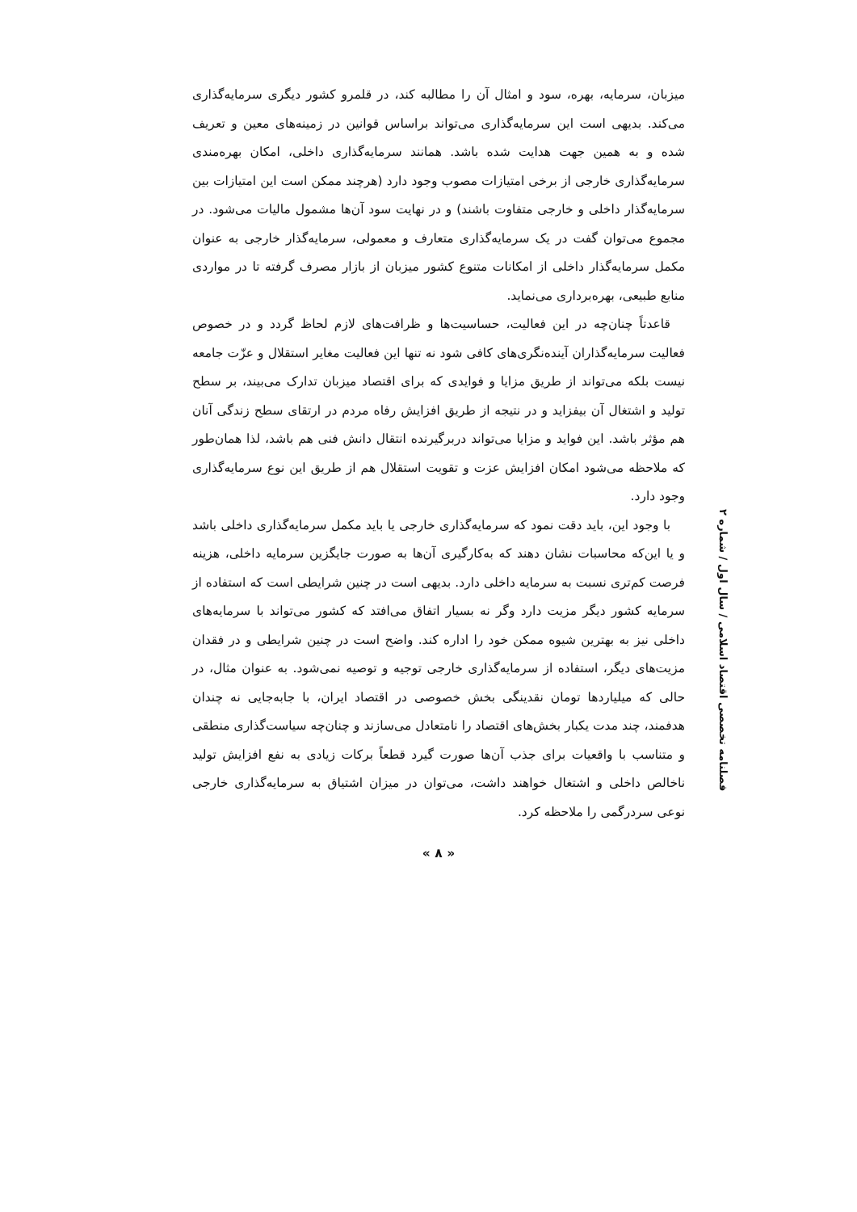میزبان، سرمایه، بهره، سود و امثال آن را مطالبه کند، در قلمرو کشور دیگری سرمایه‌گذاری می‌کند. بدیهی است این سرمایه‌گذاری می‌تواند براساس قوانین در زمینه‌های معین و تعریف شده و به همین جهت هدایت شده باشد. همانند سرمایه‌گذاری داخلی، امکان بهره‌مندی سرمایه‌گذاری خارجی از برخی امتیازات مصوب وجود دارد (هرچند ممکن است این امتیازات بین سرمایه‌گذار داخلی و خارجی متفاوت باشند) و در نهایت سود آن‌ها مشمول مالیات می‌شود. در مجموع می‌توان گفت در یک سرمایه‌گذاری متعارف و معمولی، سرمایه‌گذار خارجی به عنوان مکمل سرمایه‌گذار داخلی از امکانات متنوع کشور میزبان از بازار مصرف گرفته تا در مواردی منابع طبیعی، بهره‌برداری می‌نماید.
قاعدتاً چنان‌چه در این فعالیت، حساسیت‌ها و ظرافت‌های لازم لحاظ گردد و در خصوص فعالیت سرمایه‌گذاران آینده‌نگری‌های کافی شود نه تنها این فعالیت مغایر استقلال و عزّت جامعه نیست بلکه می‌تواند از طریق مزایا و فوایدی که برای اقتصاد میزبان تدارک می‌بیند، بر سطح تولید و اشتغال آن بیفزاید و در نتیجه از طریق افزایش رفاه مردم در ارتقای سطح زندگی آنان هم مؤثر باشد. این فواید و مزایا می‌تواند دربرگیرنده انتقال دانش فنی هم باشد، لذا همان‌طور که ملاحظه می‌شود امکان افزایش عزت و تقویت استقلال هم از طریق این نوع سرمایه‌گذاری وجود دارد.
با وجود این، باید دقت نمود که سرمایه‌گذاری خارجی یا باید مکمل سرمایه‌گذاری داخلی باشد و یا این‌که محاسبات نشان دهند که به‌کارگیری آن‌ها به صورت جایگزین سرمایه داخلی، هزینه فرصت کم‌تری نسبت به سرمایه داخلی دارد. بدیهی است در چنین شرایطی است که استفاده از سرمایه کشور دیگر مزیت دارد وگر نه بسیار اتفاق می‌افتد که کشور می‌تواند با سرمایه‌های داخلی نیز به بهترین شیوه ممکن خود را اداره کند. واضح است در چنین شرایطی و در فقدان مزیت‌های دیگر، استفاده از سرمایه‌گذاری خارجی توجیه و توصیه نمی‌شود. به عنوان مثال، در حالی که میلیاردها تومان نقدینگی بخش خصوصی در اقتصاد ایران، با جابه‌جایی نه چندان هدفمند، چند مدت یکبار بخش‌های اقتصاد را نامتعادل می‌سازند و چنان‌چه سیاست‌گذاری منطقی و متناسب با واقعیات برای جذب آن‌ها صورت گیرد قطعاً برکات زیادی به نفع افزایش تولید ناخالص داخلی و اشتغال خواهند داشت، می‌توان در میزان اشتیاق به سرمایه‌گذاری خارجی نوعی سردرگمی را ملاحظه کرد.
« ۸ »
فصلنامه تخصصی اقتصاد اسلامی / سال اول / شماره ۲